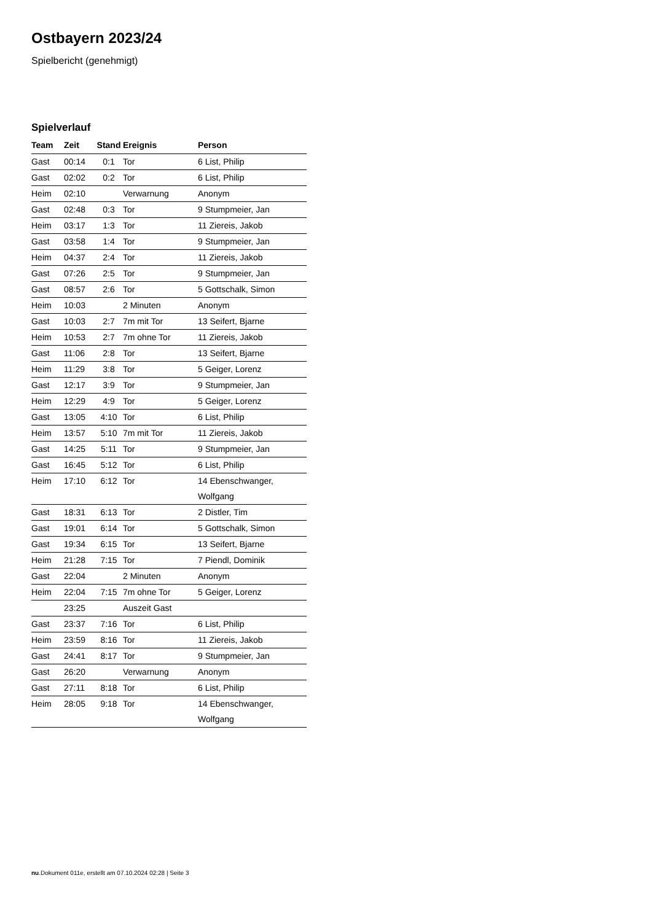Ostbayern 2023/24
Spielbericht (genehmigt)
Spielverlauf
| Team | Zeit | Stand | Ereignis | Person |
| --- | --- | --- | --- | --- |
| Gast | 00:14 | 0:1 | Tor | 6 List, Philip |
| Gast | 02:02 | 0:2 | Tor | 6 List, Philip |
| Heim | 02:10 | | Verwarnung | Anonym |
| Gast | 02:48 | 0:3 | Tor | 9 Stumpmeier, Jan |
| Heim | 03:17 | 1:3 | Tor | 11 Ziereis, Jakob |
| Gast | 03:58 | 1:4 | Tor | 9 Stumpmeier, Jan |
| Heim | 04:37 | 2:4 | Tor | 11 Ziereis, Jakob |
| Gast | 07:26 | 2:5 | Tor | 9 Stumpmeier, Jan |
| Gast | 08:57 | 2:6 | Tor | 5 Gottschalk, Simon |
| Heim | 10:03 | | 2 Minuten | Anonym |
| Gast | 10:03 | 2:7 | 7m mit Tor | 13 Seifert, Bjarne |
| Heim | 10:53 | 2:7 | 7m ohne Tor | 11 Ziereis, Jakob |
| Gast | 11:06 | 2:8 | Tor | 13 Seifert, Bjarne |
| Heim | 11:29 | 3:8 | Tor | 5 Geiger, Lorenz |
| Gast | 12:17 | 3:9 | Tor | 9 Stumpmeier, Jan |
| Heim | 12:29 | 4:9 | Tor | 5 Geiger, Lorenz |
| Gast | 13:05 | 4:10 | Tor | 6 List, Philip |
| Heim | 13:57 | 5:10 | 7m mit Tor | 11 Ziereis, Jakob |
| Gast | 14:25 | 5:11 | Tor | 9 Stumpmeier, Jan |
| Gast | 16:45 | 5:12 | Tor | 6 List, Philip |
| Heim | 17:10 | 6:12 | Tor | 14 Ebenschwanger, Wolfgang |
| Gast | 18:31 | 6:13 | Tor | 2 Distler, Tim |
| Gast | 19:01 | 6:14 | Tor | 5 Gottschalk, Simon |
| Gast | 19:34 | 6:15 | Tor | 13 Seifert, Bjarne |
| Heim | 21:28 | 7:15 | Tor | 7 Piendl, Dominik |
| Gast | 22:04 | | 2 Minuten | Anonym |
| Heim | 22:04 | 7:15 | 7m ohne Tor | 5 Geiger, Lorenz |
| | 23:25 | | Auszeit Gast | |
| Gast | 23:37 | 7:16 | Tor | 6 List, Philip |
| Heim | 23:59 | 8:16 | Tor | 11 Ziereis, Jakob |
| Gast | 24:41 | 8:17 | Tor | 9 Stumpmeier, Jan |
| Gast | 26:20 | | Verwarnung | Anonym |
| Gast | 27:11 | 8:18 | Tor | 6 List, Philip |
| Heim | 28:05 | 9:18 | Tor | 14 Ebenschwanger, Wolfgang |
nu.Dokument 011e, erstellt am 07.10.2024 02:28 | Seite 3